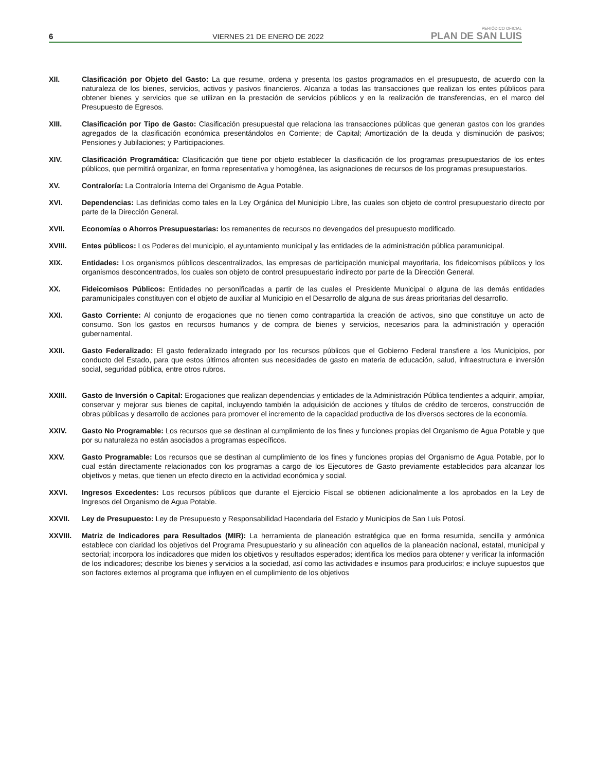6
VIERNES 21 DE ENERO DE 2022
PERIÓDICO OFICIAL
PLAN DE SAN LUIS
XII. Clasificación por Objeto del Gasto: La que resume, ordena y presenta los gastos programados en el presupuesto, de acuerdo con la naturaleza de los bienes, servicios, activos y pasivos financieros. Alcanza a todas las transacciones que realizan los entes públicos para obtener bienes y servicios que se utilizan en la prestación de servicios públicos y en la realización de transferencias, en el marco del Presupuesto de Egresos.
XIII. Clasificación por Tipo de Gasto: Clasificación presupuestal que relaciona las transacciones públicas que generan gastos con los grandes agregados de la clasificación económica presentándolos en Corriente; de Capital; Amortización de la deuda y disminución de pasivos; Pensiones y Jubilaciones; y Participaciones.
XIV. Clasificación Programática: Clasificación que tiene por objeto establecer la clasificación de los programas presupuestarios de los entes públicos, que permitirá organizar, en forma representativa y homogénea, las asignaciones de recursos de los programas presupuestarios.
XV. Contraloría: La Contraloría Interna del Organismo de Agua Potable.
XVI. Dependencias: Las definidas como tales en la Ley Orgánica del Municipio Libre, las cuales son objeto de control presupuestario directo por parte de la Dirección General.
XVII. Economías o Ahorros Presupuestarias: los remanentes de recursos no devengados del presupuesto modificado.
XVIII. Entes públicos: Los Poderes del municipio, el ayuntamiento municipal y las entidades de la administración pública paramunicipal.
XIX. Entidades: Los organismos públicos descentralizados, las empresas de participación municipal mayoritaria, los fideicomisos públicos y los organismos desconcentrados, los cuales son objeto de control presupuestario indirecto por parte de la Dirección General.
XX. Fideicomisos Públicos: Entidades no personificadas a partir de las cuales el Presidente Municipal o alguna de las demás entidades paramunicipales constituyen con el objeto de auxiliar al Municipio en el Desarrollo de alguna de sus áreas prioritarias del desarrollo.
XXI. Gasto Corriente: Al conjunto de erogaciones que no tienen como contrapartida la creación de activos, sino que constituye un acto de consumo. Son los gastos en recursos humanos y de compra de bienes y servicios, necesarios para la administración y operación gubernamental.
XXII. Gasto Federalizado: El gasto federalizado integrado por los recursos públicos que el Gobierno Federal transfiere a los Municipios, por conducto del Estado, para que estos últimos afronten sus necesidades de gasto en materia de educación, salud, infraestructura e inversión social, seguridad pública, entre otros rubros.
XXIII. Gasto de Inversión o Capital: Erogaciones que realizan dependencias y entidades de la Administración Pública tendientes a adquirir, ampliar, conservar y mejorar sus bienes de capital, incluyendo también la adquisición de acciones y títulos de crédito de terceros, construcción de obras públicas y desarrollo de acciones para promover el incremento de la capacidad productiva de los diversos sectores de la economía.
XXIV. Gasto No Programable: Los recursos que se destinan al cumplimiento de los fines y funciones propias del Organismo de Agua Potable y que por su naturaleza no están asociados a programas específicos.
XXV. Gasto Programable: Los recursos que se destinan al cumplimiento de los fines y funciones propias del Organismo de Agua Potable, por lo cual están directamente relacionados con los programas a cargo de los Ejecutores de Gasto previamente establecidos para alcanzar los objetivos y metas, que tienen un efecto directo en la actividad económica y social.
XXVI. Ingresos Excedentes: Los recursos públicos que durante el Ejercicio Fiscal se obtienen adicionalmente a los aprobados en la Ley de Ingresos del Organismo de Agua Potable.
XXVII. Ley de Presupuesto: Ley de Presupuesto y Responsabilidad Hacendaria del Estado y Municipios de San Luis Potosí.
XXVIII. Matriz de Indicadores para Resultados (MIR): La herramienta de planeación estratégica que en forma resumida, sencilla y armónica establece con claridad los objetivos del Programa Presupuestario y su alineación con aquellos de la planeación nacional, estatal, municipal y sectorial; incorpora los indicadores que miden los objetivos y resultados esperados; identifica los medios para obtener y verificar la información de los indicadores; describe los bienes y servicios a la sociedad, así como las actividades e insumos para producirlos; e incluye supuestos que son factores externos al programa que influyen en el cumplimiento de los objetivos